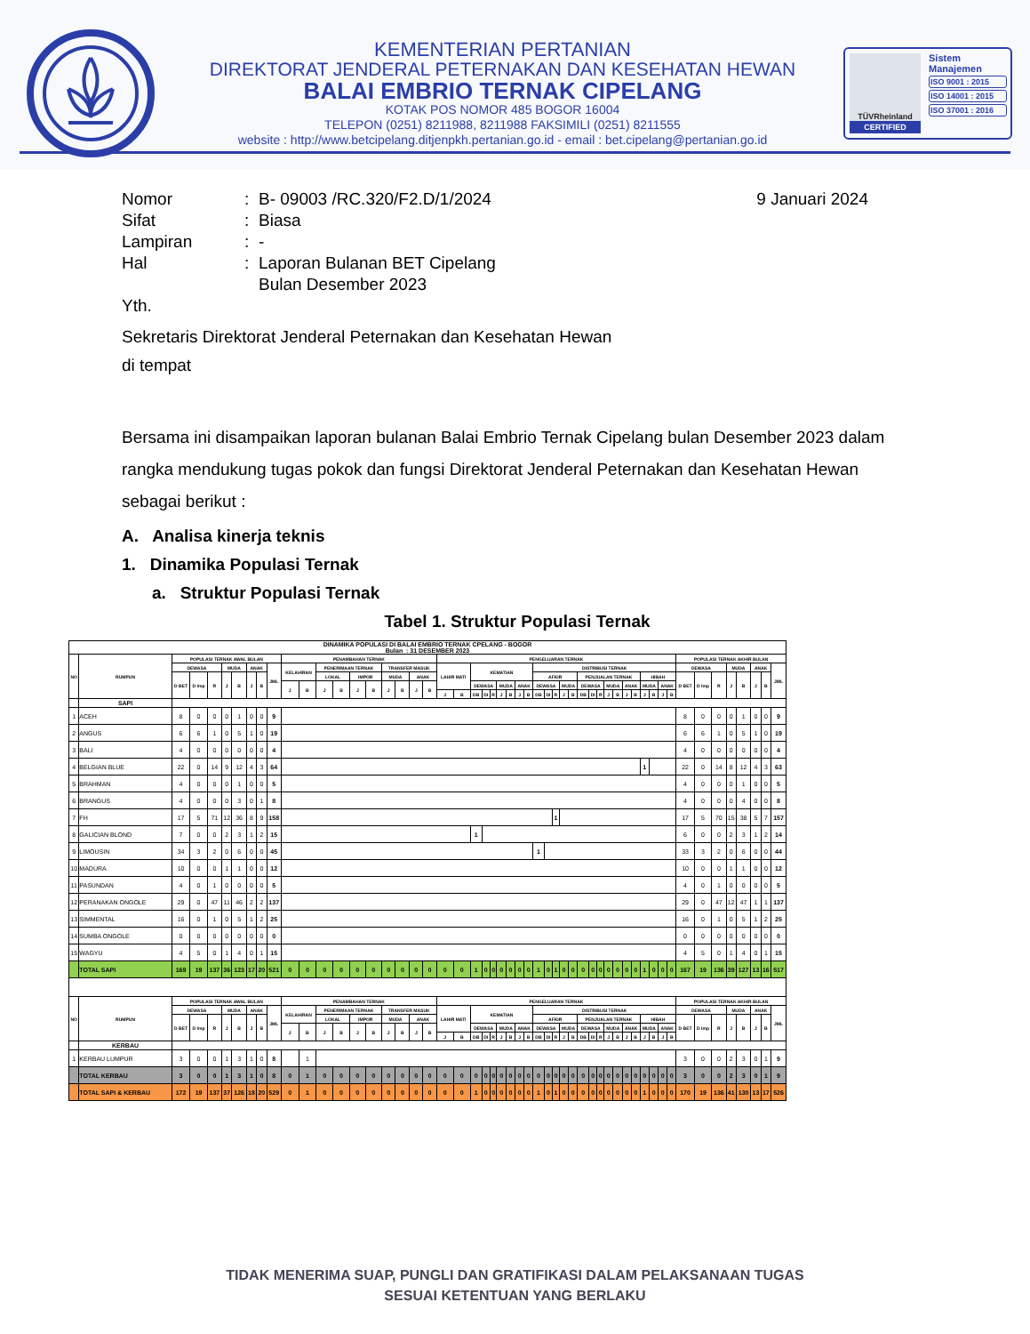KEMENTERIAN PERTANIAN
DIREKTORAT JENDERAL PETERNAKAN DAN KESEHATAN HEWAN
BALAI EMBRIO TERNAK CIPELANG
KOTAK POS NOMOR 485 BOGOR 16004
TELEPON (0251) 8211988, 8211988 FAKSIMILI (0251) 8211555
website : http://www.betcipelang.ditjenpkh.pertanian.go.id - email : bet.cipelang@pertanian.go.id
TÜVRheinland
CERTIFIED
Sistem Manajemen
ISO 9001 : 2015
ISO 14001 : 2015
ISO 37001 : 2016
| Nomor | : | B- 09003 /RC.320/F2.D/1/2024 | 9 Januari 2024 |
| Sifat | : | Biasa | |
| Lampiran | : | - | |
| Hal | : | Laporan Bulanan BET Cipelang Bulan Desember 2023 | |
Yth.
Sekretaris Direktorat Jenderal Peternakan dan Kesehatan Hewan
di tempat
Bersama ini disampaikan laporan bulanan Balai Embrio Ternak Cipelang bulan Desember 2023 dalam rangka mendukung tugas pokok dan fungsi Direktorat Jenderal Peternakan dan Kesehatan Hewan sebagai berikut :
A. Analisa kinerja teknis
1. Dinamika Populasi Ternak
a. Struktur Populasi Ternak
Tabel 1. Struktur Populasi Ternak
| DINAMIKA POPULASI DI BALAI EMBRIO TERNAK CPELANG - BOGOR Bulan : 31 DESEMBER 2023 | | | | | | | | | | | | | | | | | | | | | | | | | | | | | | | | | | | | | | | | | | | | | | | | | | | | |
| --- | --- | --- | --- | --- | --- | --- | --- | --- | --- | --- | --- | --- | --- | --- | --- | --- | --- | --- | --- | --- | --- | --- | --- | --- | --- | --- | --- | --- | --- | --- | --- | --- | --- | --- | --- | --- | --- | --- | --- | --- | --- | --- | --- | --- | --- | --- | --- | --- | --- | --- | --- | --- |
| NO | RUMPUN | POPULASI TERNAK AWAL BULAN | | | | | | | | PENAMBAHAN TERNAK | | | | | | | | | | PENGELUARAN TERNAK | | | | | | | | | | | | | | | | | | | | | | | | | POPULASI TERNAK AKHIR BULAN | | | | | | | |
| | | DEWASA | | | MUDA | | ANAK | | JML | KELAHIRAN | | PENERIMAAN TERNAK | | | | TRANSFER MASUK | | | | LAHIR MATI | | KEMATIAN | | | | | | | DISTRIBUSI TERNAK | | | | | | | | | | | | | | | | DEWASA | | | MUDA | | ANAK | | JML |
| | | D BET | D Imp | R | J | B | J | B | | | | LOKAL | | IMPOR | | MUDA | | ANAK | | | | | | | | | | | AFKIR | | | | | PENJUALAN TERNAK | | | | | | | HIBAH | | | | D BET | D Imp | R | J | B | J | B | |
| | | | | | | | | | | J | B | J | B | J | B | J | B | J | B | | | DEWASA | | | MUDA | | ANAK | | DEWASA | | | MUDA | | DEWASA | | | MUDA | | ANAK | | MUDA | | ANAK | | | | | | | | | |
| | | | | | | | | | | | | | | | | | | | | J | B | DB | DI | R | J | B | J | B | DB | DI | R | J | B | DB | DI | R | J | B | J | B | J | B | J | B | | | | | | | | |
| | SAPI | | | | | | | | | | | | | | | | | | | | | | | | | | | | | | | | | | | | | | | | | | | | | | | | | | | |
| 1 | ACEH | 8 | 0 | 0 | 0 | 1 | 0 | 0 | 9 | | | | | | | | | | | | | | | | | | | | | | | | | | | | | | | | | | | | 8 | 0 | 0 | 0 | 1 | 0 | 0 | 9 |
| 2 | ANGUS | 6 | 6 | 1 | 0 | 5 | 1 | 0 | 19 | | | | | | | | | | | | | | | | | | | | | | | | | | | | | | | | | | | | 6 | 6 | 1 | 0 | 5 | 1 | 0 | 19 |
| 3 | BALI | 4 | 0 | 0 | 0 | 0 | 0 | 0 | 4 | | | | | | | | | | | | | | | | | | | | | | | | | | | | | | | | | | | | 4 | 0 | 0 | 0 | 0 | 0 | 0 | 4 |
| 4 | BELGIAN BLUE | 22 | 0 | 14 | 9 | 12 | 4 | 3 | 64 | | | | | | | | | | | | | | | | | | | | | | | | | | | | | | | | 1 | | | | 22 | 0 | 14 | 8 | 12 | 4 | 3 | 63 |
| 5 | BRAHMAN | 4 | 0 | 0 | 0 | 1 | 0 | 0 | 5 | | | | | | | | | | | | | | | | | | | | | | | | | | | | | | | | | | | | 4 | 0 | 0 | 0 | 1 | 0 | 0 | 5 |
| 6 | BRANGUS | 4 | 0 | 0 | 0 | 3 | 0 | 1 | 8 | | | | | | | | | | | | | | | | | | | | | | | | | | | | | | | | | | | | 4 | 0 | 0 | 0 | 4 | 0 | 0 | 8 |
| 7 | FH | 17 | 5 | 71 | 12 | 36 | 8 | 9 | 158 | | | | | | | | | | | | | | | | | | | | | | 1 | | | | | | | | | | | | | | 17 | 5 | 70 | 15 | 38 | 5 | 7 | 157 |
| 8 | GALICIAN BLOND | 7 | 0 | 0 | 2 | 3 | 1 | 2 | 15 | | | | | | | | | | | | | 1 | | | | | | | | | | | | | | | | | | | | | | | 6 | 0 | 0 | 2 | 3 | 1 | 2 | 14 |
| 9 | LIMOUSIN | 34 | 3 | 2 | 0 | 6 | 0 | 0 | 45 | | | | | | | | | | | | | | | | | | | | 1 | | | | | | | | | | | | | | | | 33 | 3 | 2 | 0 | 6 | 0 | 0 | 44 |
| 10 | MADURA | 10 | 0 | 0 | 1 | 1 | 0 | 0 | 12 | | | | | | | | | | | | | | | | | | | | | | | | | | | | | | | | | | | | 10 | 0 | 0 | 1 | 1 | 0 | 0 | 12 |
| 11 | PASUNDAN | 4 | 0 | 1 | 0 | 0 | 0 | 0 | 5 | | | | | | | | | | | | | | | | | | | | | | | | | | | | | | | | | | | | 4 | 0 | 1 | 0 | 0 | 0 | 0 | 5 |
| 12 | PERANAKAN ONGOLE | 29 | 0 | 47 | 11 | 46 | 2 | 2 | 137 | | | | | | | | | | | | | | | | | | | | | | | | | | | | | | | | | | | | 29 | 0 | 47 | 12 | 47 | 1 | 1 | 137 |
| 13 | SIMMENTAL | 16 | 0 | 1 | 0 | 5 | 1 | 2 | 25 | | | | | | | | | | | | | | | | | | | | | | | | | | | | | | | | | | | | 16 | 0 | 1 | 0 | 5 | 1 | 2 | 25 |
| 14 | SUMBA ONGOLE | 0 | 0 | 0 | 0 | 0 | 0 | 0 | 0 | | | | | | | | | | | | | | | | | | | | | | | | | | | | | | | | | | | | 0 | 0 | 0 | 0 | 0 | 0 | 0 | 0 |
| 15 | WAGYU | 4 | 5 | 0 | 1 | 4 | 0 | 1 | 15 | | | | | | | | | | | | | | | | | | | | | | | | | | | | | | | | | | | | 4 | 5 | 0 | 1 | 4 | 0 | 1 | 15 |
| | TOTAL SAPI | 169 | 19 | 137 | 36 | 123 | 17 | 20 | 521 | 0 | 0 | 0 | 0 | 0 | 0 | 0 | 0 | 0 | 0 | 0 | 0 | 1 | 0 | 0 | 0 | 0 | 0 | 0 | 1 | 0 | 1 | 0 | 0 | 0 | 0 | 0 | 0 | 0 | 0 | 0 | 1 | 0 | 0 | 0 | 167 | 19 | 136 | 39 | 127 | 13 | 16 | 517 |
| NO | RUMPUN | POPULASI TERNAK AWAL BULAN | | | | | | | | PENAMBAHAN TERNAK | | | | | | | | | | PENGELUARAN TERNAK | | | | | | | | | | | | | | | | | | | | | | | | | POPULASI TERNAK AKHIR BULAN | | | | | | | |
| | | DEWASA | | | MUDA | | ANAK | | JML | KELAHIRAN | | PENERIMAAN TERNAK | | | | TRANSFER MASUK | | | | LAHIR MATI | | KEMATIAN | | | | | | | DISTRIBUSI TERNAK | | | | | | | | | | | | | | | | DEWASA | | | MUDA | | ANAK | | JML |
| | | D BET | D Imp | R | J | B | J | B | | | | LOKAL | | IMPOR | | MUDA | | ANAK | | | | | | | | | | | AFKIR | | | | | PENJUALAN TERNAK | | | | | | | HIBAH | | | | D BET | D Imp | R | J | B | J | B | |
| | | | | | | | | | | J | B | J | B | J | B | J | B | J | B | | | DEWASA | | | MUDA | | ANAK | | DEWASA | | | MUDA | | DEWASA | | | MUDA | | ANAK | | MUDA | | ANAK | | | | | | | | | |
| | | | | | | | | | | | | | | | | | | | | J | B | DB | DI | R | J | B | J | B | DB | DI | R | J | B | DB | DI | R | J | B | J | B | J | B | J | B | | | | | | | | |
| | KERBAU | | | | | | | | | | | | | | | | | | | | | | | | | | | | | | | | | | | | | | | | | | | | | | | | | | | |
| 1 | KERBAU LUMPUR | 3 | 0 | 0 | 1 | 3 | 1 | 0 | 8 | | 1 | | | | | | | | | | | | | | | | | | | | | | | | | | | | | | | | | | 3 | 0 | 0 | 2 | 3 | 0 | 1 | 9 |
| | TOTAL KERBAU | 3 | 0 | 0 | 1 | 3 | 1 | 0 | 8 | 0 | 1 | 0 | 0 | 0 | 0 | 0 | 0 | 0 | 0 | 0 | 0 | 0 | 0 | 0 | 0 | 0 | 0 | 0 | 0 | 0 | 0 | 0 | 0 | 0 | 0 | 0 | 0 | 0 | 0 | 0 | 0 | 0 | 0 | 0 | 3 | 0 | 0 | 2 | 3 | 0 | 1 | 9 |
| | TOTAL SAPI & KERBAU | 172 | 19 | 137 | 37 | 126 | 18 | 20 | 529 | 0 | 1 | 0 | 0 | 0 | 0 | 0 | 0 | 0 | 0 | 0 | 0 | 1 | 0 | 0 | 0 | 0 | 0 | 0 | 1 | 0 | 1 | 0 | 0 | 0 | 0 | 0 | 0 | 0 | 0 | 0 | 1 | 0 | 0 | 0 | 170 | 19 | 136 | 41 | 130 | 13 | 17 | 526 |
TIDAK MENERIMA SUAP, PUNGLI DAN GRATIFIKASI DALAM PELAKSANAAN TUGAS
SESUAI KETENTUAN YANG BERLAKU